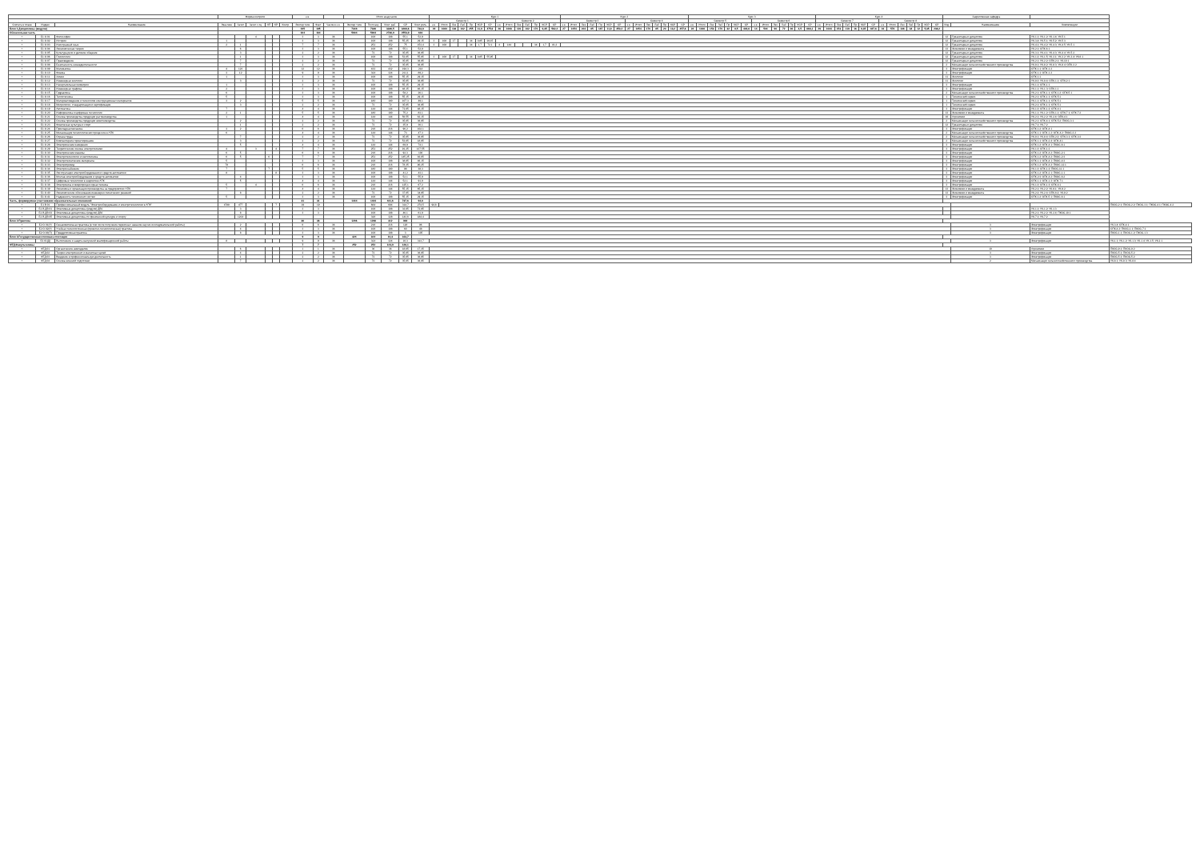| | | | Форма контроля | | | | | | з.е. | | | Итого акад.часов | | | | | Курс 1 | | | | | | | | | | | | | | Курс 2 | | | | | | | | | | | | | | Курс 3 | | | | | | | | | | | | | | Курс 4 | | | | | | | | | | | | | | Закрепленная кафедра | | | |
| --- | --- | --- | --- | --- | --- | --- | --- | --- | --- | --- | --- | --- | --- | --- | --- | --- | --- | --- | --- | --- | --- | --- | --- | --- | --- | --- | --- | --- | --- | --- | --- | --- | --- | --- | --- | --- | --- | --- | --- | --- | --- | --- | --- | --- | --- | --- | --- | --- | --- | --- | --- | --- | --- | --- | --- | --- | --- | --- | --- | --- | --- | --- | --- | --- | --- | --- | --- | --- | --- | --- | --- | --- | --- | --- | --- | --- |
| | | | | | | | | | | | | | | | | | Семестр 1 | | | | | | | Семестр 2 | | | | | | | Семестр 3 | | | | | | | Семестр 4 | | | | | | | Семестр 5 | | | | | | | Семестр 6 | | | | | | | Семестр 7 | | | | | | | Семестр 8 | | | | | | | | | | |
| Считать в плане | Индекс | Наименование | Экза мен | Зачет | Зачет с оц. | КП | КР | Контр. | Экспер тное | Факт | Часов в з.е. | Экспер тное | По плану | Конт. раб. | СР | Конт роль | з.е. | Итого | Лек | Лаб | Пр | КСР | СР | з.е. | Итого | Лек | Лаб | Пр | КСР | СР | з.е. | Итого | Лек | Лаб | Пр | КСР | СР | з.е. | Итого | Лек | Лаб | Пр | КСР | СР | з.е. | Итого | Лек | Лаб | Пр | КСР | СР | з.е. | Итого | Лек | Лаб | Пр | КСР | СР | з.е. | Итого | Лек | Лаб | Пр | КСР | СР | з.е. | Итого | Лек | Лаб | Пр | КСР | СР | Код | Наименование | Компетенции | |
| Блок 1.Дисциплины (модули) | | | | | | | | | 195 | 195 | | 7348 | 7348 | 3346,5 | 3266,6 | 733,8 | 29 | 1080 | 136 | 102 | 255 | 11,9 | 475,9 | 26 | 1008 | 119 | 102 | 170 | 9,35 | 562,2 | 27 | 1054 | 204 | 85 | 187 | 11,9 | 450,2 | 27 | 1054 | 170 | 85 | 20 | 13,2 | 457,6 | 28 | 1008 | 153 | 170 | 32 | 8,5 | 448,6 | 14 | 504 | 90 | 72 | 90 | 4,5 | 666,1 | 29 | 1044 | 153 | 119 | 16 | 9,35 | 487,6 | 16 | 576 | 108 | 34 | 12 | 5,35 | 236,2 | | | | |
| Обязательная часть | | | | | | | | | 164 | 164 | | 5904 | 5904 | 2736,9 | 2553,9 | 616 | | | | | | | | | | | | | | | | | | | | | | | | | | | | | | | | | | | | | | | | | | | | | | | | | | | | | | | | | | | | |
| + | Б1.О.01 | Философия | | | 4 | | | | 3 | 3 | 36 | | 108 | 108 | 55,1 | 52,9 | | | | | | | | | | | | | | | | | | | | | | | | | | | | | | | | | | | | | | | | | | | | | | | | | | | | | | | | | 12 | Гуманитарных дисциплин | УК-1.1; УК-1.2; УК-1.4; УК-5.1 | |
| + | Б1.О.02 | История | 1 | | | | | | 3 | 3 | 36 | | 108 | 108 | 55,25 | 29,15 | 3 | 108 | 17 | | 34 | 0,85 | 29,15 | | | | | | | | | | | | | | | | | | | | | | | | | | | | | | | | | | | | | | | | | | | | | | | | | | 12 | Гуманитарных дисциплин | УК-3.4; УК-5.1; УК-5.2; УК-5.3 | |
| + | Б1.О.03 | Иностранный язык | 2 | 1 | | | | | 7 | 7 | 36 | | 252 | 252 | 75 | 153,4 | 3 | 108 | | | 34 | 1,7 | 72,1 | 4 | 144 | | | 34 | 1,7 | 81,3 | | | | | | | | | | | | | | | | | | | | | | | | | | | | | | | | | | | | | | | | | | | 12 | Гуманитарных дисциплин | УК-4.1; УК-4.2; УК-4.3; УК-4.5; УК-5.1 | |
| + | Б1.О.04 | Экономическая теория | | 6 | | | | | 3 | 3 | 36 | | 108 | 108 | 55,1 | 52,9 | | | | | | | | | | | | | | | | | | | | | | | | | | | | | | | | | | | | | | | | | | | | | | | | | | | | | | | | | 13 | Экономики и менеджмента | УК-2.1; ОПК-6.1 | |
| + | Б1.О.05 | Культура речи и деловое общение | | 3 | | | | | 2 | 2 | 36 | | 72 | 72 | 35,05 | 36,95 | | | | | | | | | | | | | | | | | | | | | | | | | | | | | | | | | | | | | | | | | | | | | | | | | | | | | | | | | 12 | Гуманитарных дисциплин | УК-3.1; УК-4.1; УК-4.3; УК-4.4; УК-5.2 | |
| + | Б1.О.06 | Психология | | 1 | | | | | 3 | 3 | 36 | | 108 | 108 | 53,05 | 55,95 | 3 | 108 | 17 | | 34 | 0,85 | 55,95 | | | | | | | | | | | | | | | | | | | | | | | | | | | | | | | | | | | | | | | | | | | | | | | | | | 12 | Гуманитарных дисциплин | УК-1.2; УК-1.5; УК-3.1; УК-3.2; УК-3.4; УК-6.1 | |
| + | Б1.О.07 | Правоведение | | 7 | | | | | 2 | 2 | 36 | | 72 | 72 | 35,05 | 36,95 | | | | | | | | | | | | | | | | | | | | | | | | | | | | | | | | | | | | | | | | | | | | | | | | | | | | | | | | | 12 | Гуманитарных дисциплин | УК-2.1; УК-2.2; ОПК-2.1; УК-10.1 | |
| + | Б1.О.08 | Безопасность жизнедеятельности | | 7 | | | | | 2 | 2 | 36 | | 72 | 72 | 35,05 | 36,95 | | | | | | | | | | | | | | | | | | | | | | | | | | | | | | | | | | | | | | | | | | | | | | | | | | | | | | | | | 2 | Механизации сельскохозяйственного производства | УК-8.1; УК-8.2; УК-8.3; УК-8.4; ОПК-3.2 | |
| + | Б1.О.09 | Математика | 4 | 123 | | | | | 12 | 12 | 36 | | 432 | 432 | 194,3 | 214 | | | | | | | | | | | | | | | | | | | | | | | | | | | | | | | | | | | | | | | | | | | | | | | | | | | | | | | | | 3 | Электрификации | ОПК-1.1; ОПК-1.2 | |
| + | Б1.О.10 | Физика | 3 | 12 | | | | | 9 | 9 | 36 | | 324 | 324 | 211,1 | 89,2 | | | | | | | | | | | | | | | | | | | | | | | | | | | | | | | | | | | | | | | | | | | | | | | | | | | | | | | | | 3 | Электрификации | ОПК-1.1; ОПК-1.2 | |
| + | Б1.О.11 | Химия | 1 | | | | | | 3 | 3 | 36 | | 108 | 108 | 55,15 | 29,15 | | | | | | | | | | | | | | | | | | | | | | | | | | | | | | | | | | | | | | | | | | | | | | | | | | | | | | | | | 11 | Экологии | ОПК-1.1 | |
| + | Б1.О.12 | Инженерная экология | | 3 | | | | | 2 | 2 | 36 | | 72 | 72 | 35,05 | 36,95 | | | | | | | | | | | | | | | | | | | | | | | | | | | | | | | | | | | | | | | | | | | | | | | | | | | | | | | | | 11 | Экологии | УК-8.3; УК-8.4; ОПК-1.1; ОПК-2.1 | |
| + | Б1.О.13 | Начертательная геометрия | 1 | | | | | | 3 | 3 | 36 | | 108 | 108 | 55,15 | 29,15 | | | | | | | | | | | | | | | | | | | | | | | | | | | | | | | | | | | | | | | | | | | | | | | | | | | | | | | | | 3 | Электрификации | УК-1.1; ОПК-1.1 | |
| + | Б1.О.14 | Инженерная графика | 2 | | | | | | 3 | 3 | 36 | | 108 | 108 | 48,15 | 46,15 | | | | | | | | | | | | | | | | | | | | | | | | | | | | | | | | | | | | | | | | | | | | | | | | | | | | | | | | | 3 | Электрификации | УК-1.1; УК-1.3; ОПК-1.1 | |
| + | Б1.О.15 | Гидравлика | 6 | | | | | | 3 | 3 | 36 | | 108 | 108 | 58,2 | 26,1 | | | | | | | | | | | | | | | | | | | | | | | | | | | | | | | | | | | | | | | | | | | | | | | | | | | | | | | | | 2 | Механизации сельскохозяйственного производства | УК-2.1; ОПК-1.1; ОПК-1.2; ОПК-5.1 | |
| + | Б1.О.16 | Теплотехника | 5 | | | | | | 3 | 3 | 36 | | 108 | 108 | 55,15 | 29,15 | | | | | | | | | | | | | | | | | | | | | | | | | | | | | | | | | | | | | | | | | | | | | | | | | | | | | | | | | 1 | Технический сервис | УК-2.1; ОПК-1.1; ОПК-5.1 | |
| + | Б1.О.17 | Материаловедение и технология конструкционных материалов | 3 | 2 | | | | | 5 | 5 | 36 | | 180 | 180 | 107,3 | 49,1 | | | | | | | | | | | | | | | | | | | | | | | | | | | | | | | | | | | | | | | | | | | | | | | | | | | | | | | | | 1 | Технический сервис | УК-1.1; ОПК-1.1; ОПК-5.1 | |
| + | Б1.О.18 | Метрология, стандартизация и сертификация | | 3 | | | | | 2 | 2 | 36 | | 72 | 72 | 35,05 | 36,95 | | | | | | | | | | | | | | | | | | | | | | | | | | | | | | | | | | | | | | | | | | | | | | | | | | | | | | | | | 1 | Технический сервис | УК-2.1; ОПК-1.1; ОПК-5.1 | |
| + | Б1.О.19 | Автоматика | 7 | | | | | | 4 | 4 | 36 | | 144 | 144 | 72,05 | 48,15 | | | | | | | | | | | | | | | | | | | | | | | | | | | | | | | | | | | | | | | | | | | | | | | | | | | | | | | | | 3 | Электрификации | УК-1.3; ОПК-1.2; ОПК-4.1 | |
| + | Б1.О.20 | Информатика и цифровые технологии | 2 | 1 | | | | | 5 | 5 | 36 | | 180 | 180 | 75,2 | 83,1 | | | | | | | | | | | | | | | | | | | | | | | | | | | | | | | | | | | | | | | | | | | | | | | | | | | | | | | | | 13 | Экономики и менеджмента | УК-1.1; УК-1.2; ОПК-1.1; ОПК-7.1; ОПК-7.2 | |
| + | Б1.О.21 | Основы производства продукции растениеводства | 1 | | | | | | 4 | 4 | 36 | | 144 | 144 | 56,55 | 63,15 | | | | | | | | | | | | | | | | | | | | | | | | | | | | | | | | | | | | | | | | | | | | | | | | | | | | | | | | | 10 | Агрономии | УК-2.1; УК-2.2; УК-2.4; ОПК-4.1 | |
| + | Б1.О.22 | Основы производства продукции животноводства | | 2 | | | | | 2 | 2 | 36 | | 72 | 72 | 35,05 | 36,95 | | | | | | | | | | | | | | | | | | | | | | | | | | | | | | | | | | | | | | | | | | | | | | | | | | | | | | | | | 2 | Механизации сельскохозяйственного производства | УК-2.1; ОПК-4.1; ОПК-5.2; ПКОС-3.1 | |
| + | Б1.О.23 | Физическая культура и спорт | | 1 | | | | | 2 | 2 | 36 | | 72 | 72 | 35,9 | 36,1 | | | | | | | | | | | | | | | | | | | | | | | | | | | | | | | | | | | | | | | | | | | | | | | | | | | | | | | | | 12 | Гуманитарных дисциплин | УК-7.1; УК-7.2 | |
| + | Б1.О.24 | Прикладная механика | 3 | 2 | | | | | 6 | 6 | 36 | | 216 | 216 | 96,2 | 102,1 | | | | | | | | | | | | | | | | | | | | | | | | | | | | | | | | | | | | | | | | | | | | | | | | | | | | | | | | | 3 | Электрификации | ОПК-1.2; ОПК-4.1 | |
| + | Б1.О.25 | Механизация технологических процессов в АПК | 6 | | | | | | 4 | 4 | 36 | | 144 | 144 | 73 | 47,3 | | | | | | | | | | | | | | | | | | | | | | | | | | | | | | | | | | | | | | | | | | | | | | | | | | | | | | | | | 2 | Механизации сельскохозяйственного производства | ОПК-1.1; ОПК-1.2; ОПК-4.2; ПКОС-3.2 | |
| + | Б1.О.26 | Охрана труда | | 7 | | | | | 2 | 2 | 36 | | 72 | 72 | 35,05 | 36,95 | | | | | | | | | | | | | | | | | | | | | | | | | | | | | | | | | | | | | | | | | | | | | | | | | | | | | | | | | 2 | Механизации сельскохозяйственного производства | УК-8.1; УК-8.4; ОПК-2.2; ОПК-3.1; ОПК-3.3 | |
| + | Б1.О.27 | Компьютерное проектирование | | 3 | | | | | 2 | 2 | 36 | | 72 | 72 | 53,05 | 18,95 | | | | | | | | | | | | | | | | | | | | | | | | | | | | | | | | | | | | | | | | | | | | | | | | | | | | | | | | | 2 | Механизации сельскохозяйственного производства | ОПК-1.1; ОПК-2.4; ОПК-4.1 | |
| + | Б1.О.28 | Электрические измерения | | 5 | | | | | 4 | 4 | 36 | | 144 | 144 | 69,9 | 74,1 | | | | | | | | | | | | | | | | | | | | | | | | | | | | | | | | | | | | | | | | | | | | | | | | | | | | | | | | | 3 | Электрификации | ОПК-1.2; ОПК-4.1; ПКОС-6.1 | |
| + | Б1.О.29 | Теоретические основы электротехники | 4 | | 3 | | 4 | | 7 | 7 | 36 | | 252 | 252 | 91,25 | 137,55 | | | | | | | | | | | | | | | | | | | | | | | | | | | | | | | | | | | | | | | | | | | | | | | | | | | | | | | | | 3 | Электрификации | УК-1.3; ОПК-1.2 | |
| + | Б1.О.30 | Электрические машины | 6 | 5 | | | | | 6 | 6 | 36 | | 216 | 216 | 92,3 | 100 | | | | | | | | | | | | | | | | | | | | | | | | | | | | | | | | | | | | | | | | | | | | | | | | | | | | | | | | | 3 | Электрификации | ОПК-1.2; ОПК-4.2; ПКОС-2.1 | |
| + | Б1.О.31 | Электротехнология и светотехника | 6 | 5 | | 6 | | | 7 | 7 | 36 | | 252 | 252 | 145,25 | 83,05 | | | | | | | | | | | | | | | | | | | | | | | | | | | | | | | | | | | | | | | | | | | | | | | | | | | | | | | | | 3 | Электрификации | ОПК-1.2; ОПК-4.2; ПКОС-2.3 | |
| + | Б1.О.32 | Электротехнические материалы | 5 | | | | | | 3 | 3 | 36 | | 108 | 108 | 38,05 | 46,15 | | | | | | | | | | | | | | | | | | | | | | | | | | | | | | | | | | | | | | | | | | | | | | | | | | | | | | | | | 3 | Электрификации | ОПК-1.1; ОПК-4.1; ПКОС-4.3 | |
| + | Б1.О.33 | Электропривод | 78 | | | | | | 6 | 6 | 36 | | 216 | 216 | 78,35 | 90,25 | | | | | | | | | | | | | | | | | | | | | | | | | | | | | | | | | | | | | | | | | | | | | | | | | | | | | | | | | 3 | Электрификации | ОПК-1.2; ОПК-4.2; ПКОС-12.1 | |
| + | Б1.О.34 | Электроснабжение | 7 | | | 7 | | | 5 | 5 | 36 | | 180 | 180 | 98 | 38,3 | | | | | | | | | | | | | | | | | | | | | | | | | | | | | | | | | | | | | | | | | | | | | | | | | | | | | | | | | 3 | Электрификации | УК-1.3; ОПК-1.2; ПКОС-11.1 | |
| + | Б1.О.35 | Эксплуатация электрооборудования и средств автоматики | 8 | | | | 8 | | 3 | 3 | 36 | | 108 | 108 | 41,2 | 43,1 | | | | | | | | | | | | | | | | | | | | | | | | | | | | | | | | | | | | | | | | | | | | | | | | | | | | | | | | | 3 | Электрификации | ОПК-1.2; ОПК-2.1; ПКОС-1.1 | |
| + | Б1.О.36 | Монтаж электрооборудования и средств автоматики | | 4 | | | | | 3 | 3 | 36 | | 108 | 108 | 52,1 | 55,9 | | | | | | | | | | | | | | | | | | | | | | | | | | | | | | | | | | | | | | | | | | | | | | | | | | | | | | | | | 3 | Электрификации | ОПК-2.3; ОПК-4.2; ПКОС-6.2 | |
| + | Б1.О.37 | Цифровые технологии в энергетике АПК | | 5 | | | | | 4 | 4 | 36 | | 144 | 144 | 52,1 | 91,9 | | | | | | | | | | | | | | | | | | | | | | | | | | | | | | | | | | | | | | | | | | | | | | | | | | | | | | | | | 3 | Электрификации | ОПК-1.1; ОПК-1.3; ОПК-7.1 | |
| + | Б1.О.38 | Электроника и микропроцессорная техника | 5 | | 4 | | | | 6 | 6 | 36 | | 216 | 216 | 125,1 | 67,2 | | | | | | | | | | | | | | | | | | | | | | | | | | | | | | | | | | | | | | | | | | | | | | | | | | | | | | | | | 3 | Электрификации | УК-1.3; ОПК-1.3; ОПК-4.1 | |
| + | Б1.О.39 | Экономика и организация производства на предприятиях АПК | 7 | | | | | | 4 | 4 | 36 | | 144 | 144 | 55,15 | 65,15 | | | | | | | | | | | | | | | | | | | | | | | | | | | | | | | | | | | | | | | | | | | | | | | | | | | | | | | | | 13 | Экономики и менеджмента | УК-2.1; УК-2.2; УК-9.1; УК-9.2 | |
| + | Б1.О.40 | Экономическое обоснование инженерно-технических решений | | 8 | | | | | 2 | 2 | 36 | | 72 | 72 | 37,05 | 34,95 | | | | | | | | | | | | | | | | | | | | | | | | | | | | | | | | | | | | | | | | | | | | | | | | | | | | | | | | | 13 | Экономики и менеджмента | УК-2.2; УК-2.4; ОПК-6.2; УК-9.2 | |
| + | Б1.О.41 | Надежность технических систем | 5 | | | | | | 3 | 3 | 36 | | 108 | 108 | 55,15 | 29,15 | | | | | | | | | | | | | | | | | | | | | | | | | | | | | | | | | | | | | | | | | | | | | | | | | | | | | | | | | 3 | Электрификации | ОПК-1.2; ОПК-5.1; ПКОС-6.1 | |
| Часть, формируемая участниками образовательных отношений | | | | | | | | | 31 | 31 | | 1444 | 1444 | 611,6 | 737,6 | 94,8 | | | | | | | | | | | | | | | | | | | | | | | | | | | | | | | | | | | | | | | | | | | | | | | | | | | | | | | | | | | | |
| + | Б1.В.01 | Профессиональный модуль "Электрооборудование и электротехнологии в АПК" | 4788 | 477 | | | 7 | | 19 | 19 | | | 684 | 684 | 314,7 | 274,5 | 94,8 | | | | | | | | | | | | | | | | | | | | | | | | | | | | | | | | | | | | | | | | | | | | | | | | | | | | | | | | | | | ПКОС-2.1; ПКОС-2.2; ПКОС-3.1; ПКОС-4.1; ПКОС-4.2 |
| + | Б1.В.ДВ.01 | Элективные дисциплины (модули) ДВ1 | | 3 | | | | | 3 | 3 | | | 108 | 108 | 33,05 | 72,95 | | | | | | | | | | | | | | | | | | | | | | | | | | | | | | | | | | | | | | | | | | | | | | | | | | | | | | | | | | | УК-1.1; УК-1.2; УК-1.3 | |
| + | Б1.В.ДВ.03 | Элективные дисциплины (модули) ДВ3 | | 8 | | | | | 3 | 3 | | | 108 | 108 | 46,1 | 61,9 | | | | | | | | | | | | | | | | | | | | | | | | | | | | | | | | | | | | | | | | | | | | | | | | | | | | | | | | | | | УК-2.1; УК-2.2; УК-2.4; ПКОС-10.1 | |
| + | Б1.В.ДВ.05 | Элективные дисциплины по физической культуре и спорту | | 1234 | | | | | | | | | 328 | 328 | 143,6 | 184,4 | | | | | | | | | | | | | | | | | | | | | | | | | | | | | | | | | | | | | | | | | | | | | | | | | | | | | | | | | | | УК-7.1; УК-7.2 | |
| Блок 2.Практика | | | | | | | | | 36 | 36 | | 1296 | 1296 | 312 | 984 | | | | | | | | | | | | | | | | | | | | | | | | | | | | | | | | | | | | | | | | | | | | | | | | | | | | | | | | | | | | | |
| + | Б2.О.01(У) | Ознакомительная практика (в том числе получение первичных навыков научно-исследовательской работы) | | 2 | | | | | 6 | 6 | 36 | | 216 | 216 | 120 | 96 | | | | | | | | | | | | | | | | | | | | | | | | | | | | | | | | | | | | | | | | | | | | | | | | | | | | | | | | | | 3 | Электрификации | УК-3.4; ОПК-4.1 |
| + | Б2.О.02(У) | Учебная технологическая (проектно-технологическая) практика | | 4 | | | | | 3 | 3 | 36 | | 108 | 108 | 60 | 48 | | | | | | | | | | | | | | | | | | | | | | | | | | | | | | | | | | | | | | | | | | | | | | | | | | | | | | | | | | 3 | Электрификации | ОПК-4.2; ПКОС-1.1; ПКОС-7.1 |
| + | Б2.О.03(П) | Преддипломная практика | | 8 | | | | | 3 | 3 | 36 | | 108 | 108 | 3 | 105 | | | | | | | | | | | | | | | | | | | | | | | | | | | | | | | | | | | | | | | | | | | | | | | | | | | | | | | | | | 3 | Электрификации | ПКОС-1.1; ПКОС-1.2; ПКОС-1.3 |
| Блок 3.Государственная итоговая аттестация | | | | | | | | | 9 | 9 | | 324 | 324 | 10,3 | 313,7 | | | | | | | | | | | | | | | | | | | | | | | | | | | | | | | | | | | | | | | | | | | | | | | | | | | | | | | | | | | | | |
| + | Б3.01(Д) | Выполнение и защита выпускной квалификационной работы | 8 | | | | | | 9 | 9 | 36 | | 324 | 324 | 10,3 | 313,7 | | | | | | | | | | | | | | | | | | | | | | | | | | | | | | | | | | | | | | | | | | | | | | | | | | | | | | | | | | 3 | Электрификации | УК-1.1; УК-1.2; УК-1.3; УК-1.4; УК-1.5; УК-2.1 |
| ФТД.Факультативы | | | | | | | | | 7 | 7 | | 252 | 252 | 123,9 | 128,1 | | | | | | | | | | | | | | | | | | | | | | | | | | | | | | | | | | | | | | | | | | | | | | | | | | | | | | | | | | | | | |
| + | ФТД.01 | Органическое земледелие | | 6 | | | | | 1 | 1 | 36 | | 36 | 36 | 18,65 | 17,35 | | | | | | | | | | | | | | | | | | | | | | | | | | | | | | | | | | | | | | | | | | | | | | | | | | | | | | | | | | 10 | Агрономии | ПКОС-9.1; ПКОС-9.2 |
| + | ФТД.02 | Теория электрических и магнитных цепей | | 4 | | | | | 2 | 2 | 36 | | 72 | 72 | 35,05 | 36,95 | | | | | | | | | | | | | | | | | | | | | | | | | | | | | | | | | | | | | | | | | | | | | | | | | | | | | | | | | | 3 | Электрификации | ПКОС-5.1; ПКОС-5.2 |
| + | ФТД.03 | Введение в профессиональную деятельность | | 1 | | | | | 2 | 2 | 36 | | 72 | 72 | 35,05 | 36,95 | | | | | | | | | | | | | | | | | | | | | | | | | | | | | | | | | | | | | | | | | | | | | | | | | | | | | | | | | | 3 | Электрификации | ПКОС-5.1; ПКОС-5.2 |
| + | ФТД.04 | Основы военной подготовки | | 7 | | | | | 2 | 2 | 36 | | 72 | 72 | 35,05 | 36,95 | | | | | | | | | | | | | | | | | | | | | | | | | | | | | | | | | | | | | | | | | | | | | | | | | | | | | | | | | | 2 | Механизации сельскохозяйственного производства | УК-8.1; УК-8.3; УК-8.4 |